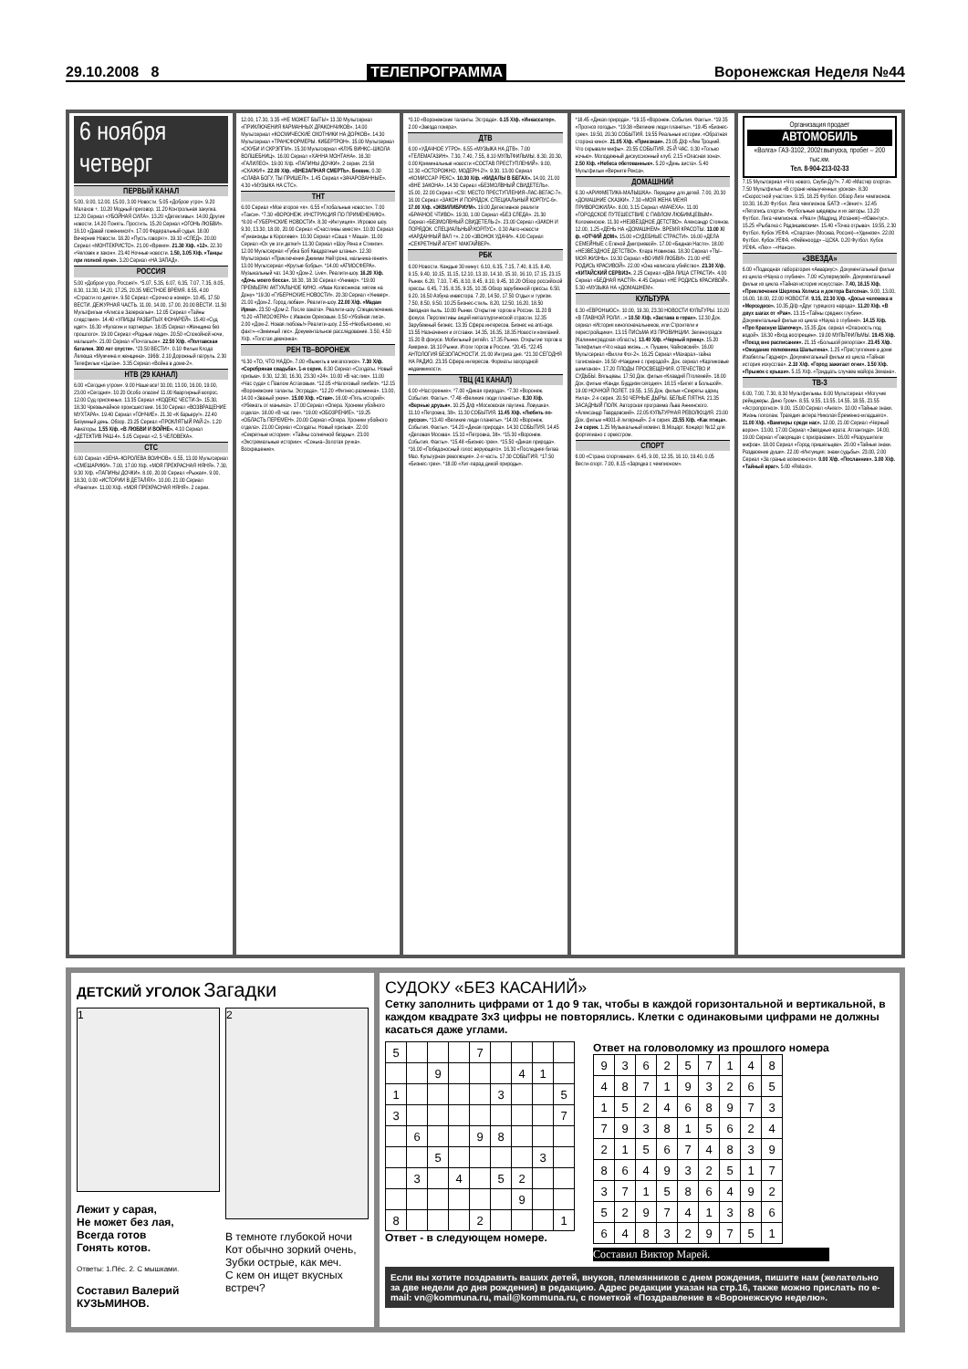29.10.2008 8 ТЕЛЕПРОГРАММА Воронежская Неделя №44
6 ноября четверг
ПЕРВЫЙ КАНАЛ
5.00, 9.00, 12.00, 15.00, 3.00 Новости. 5.05 «Доброе утро». 9.20 Малахов +. 10.20 Модный приговор. 11.20 Контрольная закупка. 12.20 Сериал «УБОЙНАЯ СИЛА». 13.20 «Детективы». 14.00 Другие новости. 14.20 Понять. Простить. 15.20 Сериал «ОГОНЬ ЛЮБВИ». 16.10 «Давай поженимся!». 17.00 Федеральный судья. 18.00 Вечерние Новости. 18.20 «Пусть говорят». 19.10 «СЛЕД». 20.00 Сериал «МОНТЕКРИСТО». 21.00 «Время». 21.30 Х/ф. «12». 22.30 «Человек и закон». 23.40 Ночные новости. 1.50, 3.05 Х/ф. «Танцы при полной луне». 3.20 Сериал «НА ЗАПАД».
РОССИЯ
5.00 «Доброе утро, Россия!». *5.07, 5.35, 6.07, 6.35, 7.07, 7.35, 8.05, 8.30, 11.30, 14.20, 17.25, 20.35 МЕСТНОЕ ВРЕМЯ. 8.55, 4.00 «Страсти по диете». 9.50 Сериал «Срочно в номер». 10.45, 17.50 ВЕСТИ. ДЕЖУРНАЯ ЧАСТЬ. 11.00, 14.00, 17.00, 20.00 ВЕСТИ. 11.50 Мультфильм «Алиса в Зазеркалье». 12.05 Сериал «Тайны следствия». 14.40 «УЛИЦЫ РАЗБИТЫХ ФОНАРЕЙ». 15.40 «Суд идет». 16.30 «Кулагин и партнеры». 18.05 Сериал «Женщина без прошлого». 19.00 Сериал «Родные люди». 20.50 «Спокойной ночи, малыши!». 21.00 Сериал «Почтальон». 22.50 Х/ф. «Полтавская баталия. 300 лет спустя». *23.50 ВЕСТИ+. 0.10 Фильм Клода Лелюша «Мужчина и женщина». 1966г. 2.10 Дорожный патруль. 2.30 Телефильм «Цыган». 3.35 Сериал «Война в доме-2».
НТВ (29 КАНАЛ)
6.00 «Сегодня утром». 9.00 Наше все! 10.00, 13.00, 16.00, 19.00, 23.00 «Сегодня». 10.20 Особо опасен! 11.00 Квартирный вопрос. 12.00 Суд присяжных. 13.35 Сериал «КОДЕКС ЧЕСТИ-3». 15.30, 18.30 Чрезвычайное происшествие. 16.30 Сериал «ВОЗВРАЩЕНИЕ МУХТАРА». 19.40 Сериал «ГОНЧИЕ». 21.30 «К барьеру!». 22.40 Безумный день. Обзор. 23.25 Сериал «ПРОКЛЯТЫЙ РАЙ-2». 1.20 Авиаторы. 1.55 Х/ф. «В ЛЮБВИ И ВОЙНЕ». 4.10 Сериал «ДЕТЕКТИВ РАШ-4». 5.05 Сериал «2, 5 ЧЕЛОВЕКА».
СТС
6.00 Сериал «ЗЕНА–КОРОЛЕВА ВОИНОВ». 6.55, 13.00 Мультсериал «СМЕШАРИКИ». 7.00, 17.00 Х/ф. «МОЯ ПРЕКРАСНАЯ НЯНЯ». 7.30, 9.30 Х/ф. «ПАПИНЫ ДОЧКИ». 8.00, 20.00 Сериал «Рыжая». 9.00, 18.30, 0.00 «ИСТОРИИ В ДЕТАЛЯХ». 10.00, 21.00 Сериал «Ранетки». 11.00 Х/ф. «МОЯ ПРЕКРАСНАЯ НЯНЯ». 2 серии.
12.00, 17.30, 3.35 «НЕ МОЖЕТ БЫТЬ!» 13.30 Мультсериал «ПРИКЛЮЧЕНИЯ КАРМАННЫХ ДРАКОНЧИКОВ». 14.00 Мультсериал «КОСМИЧЕСКИЕ ОХОТНИКИ НА ДОРКОВ». 14.30 Мультсериал «ТРАНСФОРМЕРЫ. КИБЕРТРОН». 15.00 Мультсериал «СКУБИ И СКРЭППИ». 15.30 Мультсериал «КЛУБ ВИНКС–ШКОЛА ВОЛШЕБНИЦ». 16.00 Сериал «ХАННА МОНТАНА». 16.30 «ГАЛИЛЕО». 19.00 Х/ф. «ПАПИНЫ ДОЧКИ». 2 серии. 21.58 «СКАЖИ!». 22.00 Х/ф. «ВНЕЗАПНАЯ СМЕРТЬ». Боевик. 0.30 «СЛАВА БОГУ, ТЫ ПРИШЕЛ!». 1.45 Сериал «ЗАЧАРОВАННЫЕ». 4.30 «МУЗЫКА НА СТС».
ТНТ
6.00 Сериал «Мое второе «я». 6.55 «Глобальные новости». 7.00 «Такси». *7.30 «ВОРОНЕЖ: ИНСТРУКЦИЯ ПО ПРИМЕНЕНИЮ». *8.00 «ГУБЕРНСКИЕ НОВОСТИ». 8.30 «Интуиция». Игровое шоу. 9.30, 13.30, 18.00, 20.00 Сериал «Счастливы вместе». 10.00 Сериал «Гуманоиды в Королеве». 10.30 Сериал «Саша + Маша». 11.00 Сериал «Ох уж эти детки!» 11.30 Сериал «Шоу Рена и Стимпи». 12.00 Мультсериал «Губка Боб Квадратные штаны». 12.30 Мультсериал «Приключения Джимми Нейтрона, мальчика-гения». 13.00 Мультсериал «Крутые бобры». *14.00 «АТМОСФЕРА». Музыкальный чат. 14.30 «Дом-2. Live». Реалити-шоу. 16.20 Х/ф. «Дочь моего босса». 18.30, 18.30 Сериал «Универ». *19.00 ПРЕМЬЕРА! АКТУАЛЬНОЕ КИНО. «Иван Колесников: мятеж на Дону» *19.30 «ГУБЕРНСКИЕ НОВОСТИ». 20.30 Сериал «Универ». 21.00 «Дом-2. Город любви». Реалити-шоу. 22.00 Х/ф. «Мадам Ирма». 23.50 «Дом-2. После заката». Реалити-шоу. Спецвключение. *0.20 «АТМОСФЕРА» с Иваном Ореховым. 0.50 «Убойная лига». 2.00 «Дом-2. Новая любовь!» Реалити-шоу. 2.55 «Необъяснимо, но факт»–«Змеиный лес». Документальное расследование. 3.50, 4.50 Х/ф. «Толстая девчонка».
РЕН ТВ–ВОРОНЕЖ
*6.30 «ТО, ЧТО НАДО». 7.00 «Выжить в мегаполисе». 7.30 Х/ф. «Серебряная свадьба». 1-я серия. 8.30 Сериал «Солдаты. Новый призыв». 9.30, 12.30, 16.30, 23.30 «24». 10.00 «В час пик». 11.00 «Час суда» с Павлом Астаховым. *12.05 «Налоговый ликбез». *12.15 «Воронежские таланты. Эстрада». *12.20 «Фитнес-разминка». 13.00, 14.00 «Званый ужин». 15.00 Х/ф. «Стая». 16.00 «Пять историй»: «Убежать от маньяка». 17.00 Сериал «Опера. Хроники убойного отдела». 18.00 «В час пик». *19.00 «ОБОЗРЕНИЕ». *19.25 «ОБЛАСТЬ ПЕРЕМЕН». 20.00 Сериал «Опера. Хроники убойного отдела». 21.00 Сериал «Солдаты. Новый призыв». 22.00 «Секретные истории»: «Тайны солнечной бездны». 23.00 «Экстремальные истории»: «Сонька–Золотая ручка». Воскрешение».
*0.10 «Воронежские таланты. Эстрада». 0.15 Х/ф. «Инкассатор». 2.00 «Звезда покера».
ДТВ
6.00 «УДАЧНОЕ УТРО». 6.55 «МУЗЫКА НА ДТВ». 7.00 «ТЕЛЕМАГАЗИН». 7.30, 7.40, 7.55, 8.10 МУЛЬТФИЛЬМЫ. 8.30, 20.30, 0.00 Криминальные новости «СОСТАВ ПРЕСТУПЛЕНИЙ». 9.00, 12.30 «ОСТОРОЖНО, МОДЕРН-2!». 9.30, 13.00 Сериал «КОМИССАР РЕКС». 10.30 Х/ф. «КИДАЛЫ В БЕГАХ». 14.00, 21.00 «ВНЕ ЗАКОНА». 14.30 Сериал «БЕЗМОЛВНЫЙ СВИДЕТЕЛЬ». 15.00, 22.00 Сериал «CSI: МЕСТО ПРЕСТУПЛЕНИЯ–ЛАС-ВЕГАС-7». 16.00 Сериал «ЗАКОН И ПОРЯДОК. СПЕЦИАЛЬНЫЙ КОРПУС-6». 17.00 Х/ф. «ЭКВИЛИБРИУМ». 19.00 Детективное реалити «БРАЧНОЕ ЧТИВО». 19.30, 1.00 Сериал «БЕЗ СЛЕДА». 21.30 Сериал «БЕЗМОЛВНЫЙ СВИДЕТЕЛЬ-2». 23.00 Сериал «ЗАКОН И ПОРЯДОК. СПЕЦИАЛЬНЫЙ КОРПУС». 0.30 Авто-новости «КАРДАННЫЙ ВАЛ +». 2.00 «ЗВОНОК УДАЧИ». 4.00 Сериал «СЕКРЕТНЫЙ АГЕНТ МАКГАЙВЕР».
РБК
6.00 Новости. Каждые 30 минут. 6.10, 6.35, 7.15, 7.40, 8.15, 8.40, 9.15, 9.40, 10.15, 11.15, 12.10, 13.10, 14.10, 15.10, 16.10, 17.15, 23.15 Рынки. 6.20, 7.10, 7.45, 8.10, 8.45, 9.10, 9.45, 10.20 Обзор российской прессы. 6.45, 7.35, 8.35, 9.35, 10.35 Обзор зарубежной прессы. 6.50, 9.20, 16.50 Азбука инвестора. 7.20, 14.50, 17.50 Отдых и туризм. 7.50, 8.50, 9.50, 10.25 Бизнес-стиль. 8.20, 12.50, 16.20, 18.50 Звездная пыль. 10.00 Рынки. Открытие торгов в России. 11.20 В фокусе. Перспективы акций металлургической отрасли. 12.35 Зарубежный бизнес. 13.35 Сфера интересов. Бизнес на anti-age. 13.55 Назначения и отставки. 14.35, 16.35, 18.35 Новости компаний. 15.20 В фокусе. Мобильный ритейл. 17.35 Рынки. Открытие торгов в Америке. 18.10 Рынки. Итоги торгов в России. *20.45, *22.45 АНТОЛОГИЯ БЕЗОПАСНОСТИ. 21.00 Интрига дня. *21.30 СЕГОДНЯ НА РАДИО. 23.35 Сфера интересов. Форматы загородной недвижимости.
ТВЦ (41 КАНАЛ)
6.00 «Настроение». *7.00 «Дикая природа». *7.30 «Воронеж. События. Факты». *7.48 «Великие люди планеты». 8.30 Х/ф. «Верные друзья». 10.25 Д/ф «Московская паутина. Ловушка». 11.10 «Петровка, 38». 11.30 СОБЫТИЯ. 11.45 Х/ф. «Любить по-русски». *13.40 «Великие люди планеты». *14.00 «Воронеж. События. Факты». *14.20 «Дикая природа». 14.30 СОБЫТИЯ. 14.45 «Деловая Москва». 15.10 «Петровка, 38». *15.30 «Воронеж. События. Факты». *15.48 «Бизнес-трек». *15.50 «Дикая природа». *16.00 «Победоносный голос верующего». 16.30 «Последняя битва Мао. Культурная революция». 2-я часть. 17.30 СОБЫТИЯ. *17.50 «Бизнес-трек». *18.00 «Хит-парад дикой природы».
*18.45 «Дикая природа». *19.15 «Воронеж. События. Факты». *19.35 «Прогноз погоды». *19.38 «Великие люди планеты». *19.45 «Бизнес-трек». 19.50, 20.30 СОБЫТИЯ. 19.55 Реальные истории. «Обратная сторона кино». 21.05 Х/ф. «Приезжая». 23.05 Д/ф «Лев Троцкий. Что скрывали мифы». 23.55 СОБЫТИЯ. 25-Й ЧАС. 0.30 «Только ночью». Молодежный дискуссионный клуб. 2.15 «Опасная зона». 2.50 Х/ф. «Небеса обетованные». 5.20 «День аиста». 5.40 Мультфильм «Верните Рекса».
ДОМАШНИЙ
6.30 «АРИФМЕТИКА-МАЛЫШКА». Передачи для детей. 7.00, 20.30 «ДОМАШНИЕ СКАЗКИ». 7.30 «МОЯ ЖЕНА МЕНЯ ПРИВОРОЖИЛА». 8.00, 3.15 Сериал «МАЧЕХА». 11.00 «ГОРОДСКОЕ ПУТЕШЕСТВИЕ С ПАВЛОМ ЛЮБИМЦЕВЫМ». Коломенское. 11.30 «НЕЗВЁЗДНОЕ ДЕТСТВО». Александр Стоянов. 12.00, 1.25 «ДЕНЬ НА «ДОМАШНЕМ». ВРЕМЯ КРАСОТЫ. 13.00 Х/ф. «ОТЧИЙ ДОМ». 15.00 «СУДЕБНЫЕ СТРАСТИ». 16.00 «ДЕЛА СЕМЕЙНЫЕ с Еленой Дмитриевой». 17.00 «Бедная Настя». 18.00 «НЕЗВЁЗДНОЕ ДЕТСТВО». Клара Новикова. 18.30 Сериал «ТЫ–МОЯ ЖИЗНЬ». 19.30 Сериал «ВО ИМЯ ЛЮБВИ». 21.00 «НЕ РОДИСЬ КРАСИВОЙ». 22.00 «Она написала убийство». 23.30 Х/ф. «КИТАЙСКИЙ СЕРВИЗ». 2.25 Сериал «ДВА ЛИЦА СТРАСТИ». 4.00 Сериал «БЕДНАЯ НАСТЯ». 4.45 Сериал «НЕ РОДИСЬ КРАСИВОЙ». 5.30 «МУЗЫКА НА «ДОМАШНЕМ».
КУЛЬТУРА
6.30 «ЕВРОНЬЮС». 10.00, 19.30, 23.30 НОВОСТИ КУЛЬТУРЫ. 10.20 «В ГЛАВНОЙ РОЛИ…» 10.50 Х/ф. «Застава в горах». 12.30 Док. сериал «История кинопоначальников, или Строители и перестройщики». 13.15 ПИСЬМА ИЗ ПРОВИНЦИИ. Зеленоградск (Калининградская область). 13.40 Х/ф. «Черный принц». 15.20 Телефильм «Что наша жизнь…». Пушкин, Чайковский». 16.00 Мультсериал «Вилли Фог-2». 16.25 Сериал «Махарал–тайна талисмана». 16.50 «Наедине с природой». Док. сериал «Карликовые шимпанзе». 17.20 ПЛОДЫ ПРОСВЕЩЕНИЯ. ОТЕЧЕСТВО И СУДЬБЫ. Вяльцевы. 17.50 Док. фильм «Клавдий Птолемей». 18.00 Док. фильм «Канди. Буддизм сегодня». 18.15 «Билет в Большой». 19.00 НОЧНОЙ ПОЛЕТ. 19.55, 1.55 Док. фильм «Секреты цариц Нила». 2-я серия. 20.50 ЧЕРНЫЕ ДЫРЫ. БЕЛЫЕ ПЯТНА. 21.35 ЗАСАДНЫЙ ПОЛК. Авторская программа Льва Аннинского. «Александр Твардовский». 22.05 КУЛЬТУРНАЯ РЕВОЛЮЦИЯ. 23.00 Док. фильм «4001-й литерный». 2-я серия. 23.55 Х/ф. «Как птица». 2-я серия. 1.25 Музыкальный момент. В.Моцарт. Концерт №12 для фортепиано с оркестром.
СПОРТ
6.00 «Страна спортивная». 6.45, 9.00, 12.35, 16.10, 19.40, 0.05 Вести-спорт. 7.00, 8.15 «Зарядка с чемпионом».
Организация продает
АВТОМОБИЛЬ
«Волга» ГАЗ-3102, 2002г.выпуска, пробег – 200 тыс.км.
Тел. 8-904-213-02-33
7.15 Мультсериал «Что нового, Скуби-Ду?». 7.40 «Мастер спорта». 7.50 Мультфильм «В стране невыученных уроков». 8.30 «Скоростной участок». 9.15, 18.25 Футбол. Обзор Лиги чемпионов. 10.30, 16.20 Футбол. Лига чемпионов. БАТЭ –«Зенит». 12.45 «Летопись спорта». Футбольные шедевры и их авторы. 13.20 Футбол. Лига чемпионов. «Реал» (Мадрид, Испания)–«Ювентус». 15.25 «Рыбалка с Радзишевским». 15.40 «Точка отрыва». 19.55, 2.30 Футбол. Кубок УЕФА. «Спартак» (Москва, Россия)–«Удинезе». 22.00 Футбол. Кубок УЕФА. «Фейеноорд» –ЦСКА. 0.20 Футбол. Кубок УЕФА. «Лех» –«Нанси».
«ЗВЕЗДА»
6.00 «Подводная лаборатория «Аквариус». Документальный фильм из цикла «Наука о глубине». 7.00 «Супермузей». Документальный фильм из цикла «Тайная история искусства». 7.40, 16.15 Х/ф. «Приключения Шерлока Холмса и доктора Ватсона». 9.00, 13.00, 16.00, 18.00, 22.00 НОВОСТИ. 9.15, 22.30 Х/ф. «Досье человека в «Мерседесе». 10.35 Д/ф «Друг турецкого народа». 11.20 Х/ф. «В двух шагах от «Рая». 13.15 «Тайны средних глубин». Документальный фильм из цикла «Наука о глубине». 14.15 Х/ф. «Про Красную Шапочку». 15.35 Док. сериал «Опасность под водой». 18.30 «Вход воспрещен». 19.00 МУЛЬТФИЛЬМЫ. 19.45 Х/ф. «Поезд вне расписания». 21.15 «Большой репортаж». 23.45 Х/ф. «Ожидание полковника Шалыгина». 1.25 «Преступление в доме Изабеллы Гарднер». Документальный фильм из цикла «Тайная история искусства». 2.10 Х/ф. «Город зажигает огни». 3.50 Х/ф. «Прыжок с крыши». 5.15 Х/ф. «Тридцать случаев майора Земана».
ТВ-3
6.00, 7.00, 7.30, 8.30 Мультфильмы. 8.00 Мультсериал «Могучие рейнджеры. Дино Гром». 8.55, 9.55, 13.55, 14.55, 18.55, 23.55 «Астропрогноз». 9.00, 15.00 Сериал «Ангел». 10.00 «Тайные знаки. Жизнь пополам. Трагедия актера Николая Еременко-младшего». 11.00 Х/ф. «Вампиры среди нас». 12.00, 21.00 Сериал «Черный ворон». 13.00, 17.00 Сериал «Звездные врата: Атлантида». 14.00, 19.00 Сериал «Говорящая с призраками». 16.00 «Разрушители мифов». 18.00 Сериал «Город пришельцев». 20.00 «Тайные знаки. Раздвоение души». 22.00 «Интуиция: знаки судьбы». 23.00, 2.00 Сериал «За гранью возможного». 0.00 Х/ф. «Посланник». 3.00 Х/ф. «Тайный враг». 5.00 «Relaxs».
ДЕТСКИЙ УГОЛОК Загадки
1
Лежит у сарая,
Не может без лая,
Всегда готов
Гонять котов.
Ответы: 1.Пёс. 2. С мышками.
Составил Валерий КУЗЬМИНОВ.
2
В темноте глубокой ночи
Кот обычно зоркий очень,
Зубки острые, как меч.
С кем он ищет вкусных встреч?
СУДОКУ «БЕЗ КАСАНИЙ»
Сетку заполнить цифрами от 1 до 9 так, чтобы в каждой горизонтальной и вертикальной, в каждом квадрате 3х3 цифры не повторялись. Клетки с одинаковыми цифрами не должны касаться даже углами.
| 5 | | | | 7 | | | | |
| | | 9 | | | | 4 | 1 | |
| 1 | | | | | 3 | | | 5 |
| 3 | | | | | | | | 7 |
| | 6 | | | 9 | 8 | | | |
| | | 5 | | | | | 3 | |
| | 3 | | 4 | | 5 | 2 | | |
| | | | | | | 9 | | |
| 8 | | | | 2 | | | | 1 |
Ответ - в следующем номере.
Ответ на головоломку из прошлого номера
| 9 | 3 | 6 | 2 | 5 | 7 | 1 | 4 | 8 |
| 4 | 8 | 7 | 1 | 9 | 3 | 2 | 6 | 5 |
| 1 | 5 | 2 | 4 | 6 | 8 | 9 | 7 | 3 |
| 7 | 9 | 3 | 8 | 1 | 5 | 6 | 2 | 4 |
| 2 | 1 | 5 | 6 | 7 | 4 | 8 | 3 | 9 |
| 8 | 6 | 4 | 9 | 3 | 2 | 5 | 1 | 7 |
| 3 | 7 | 1 | 5 | 8 | 6 | 4 | 9 | 2 |
| 5 | 2 | 9 | 7 | 4 | 1 | 3 | 8 | 6 |
| 6 | 4 | 8 | 3 | 2 | 9 | 7 | 5 | 1 |
Составил Виктор Марей.
Если вы хотите поздравить ваших детей, внуков, племянников с днем рождения, пишите нам (желательно за две недели до дня рождения) в редакцию. Адрес редакции указан на стр.16, также можно прислать по e-mail: vn@kommuna.ru, mail@kommuna.ru, с пометкой «Поздравление в «Воронежскую неделю».